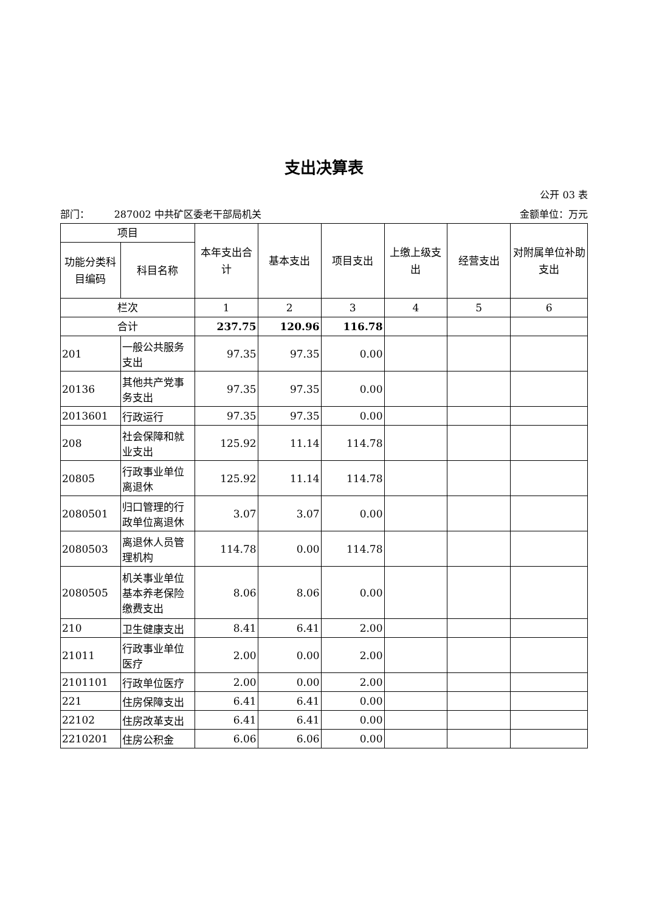支出决算表
公开 03 表
部门： 287002 中共矿区委老干部局机关 金额单位：万元
| 项目 | | 本年支出合计 | 基本支出 | 项目支出 | 上缴上级支出 | 经营支出 | 对附属单位补助支出 |
| --- | --- | --- | --- | --- | --- | --- | --- |
| 功能分类科目编码 | 科目名称 | | | | | | |
| 栏次 | | 1 | 2 | 3 | 4 | 5 | 6 |
| 合计 | | 237.75 | 120.96 | 116.78 | | | |
| 201 | 一般公共服务支出 | 97.35 | 97.35 | 0.00 | | | |
| 20136 | 其他共产党事务支出 | 97.35 | 97.35 | 0.00 | | | |
| 2013601 | 行政运行 | 97.35 | 97.35 | 0.00 | | | |
| 208 | 社会保障和就业支出 | 125.92 | 11.14 | 114.78 | | | |
| 20805 | 行政事业单位离退休 | 125.92 | 11.14 | 114.78 | | | |
| 2080501 | 归口管理的行政单位离退休 | 3.07 | 3.07 | 0.00 | | | |
| 2080503 | 离退休人员管理机构 | 114.78 | 0.00 | 114.78 | | | |
| 2080505 | 机关事业单位基本养老保险缴费支出 | 8.06 | 8.06 | 0.00 | | | |
| 210 | 卫生健康支出 | 8.41 | 6.41 | 2.00 | | | |
| 21011 | 行政事业单位医疗 | 2.00 | 0.00 | 2.00 | | | |
| 2101101 | 行政单位医疗 | 2.00 | 0.00 | 2.00 | | | |
| 221 | 住房保障支出 | 6.41 | 6.41 | 0.00 | | | |
| 22102 | 住房改革支出 | 6.41 | 6.41 | 0.00 | | | |
| 2210201 | 住房公积金 | 6.06 | 6.06 | 0.00 | | | |